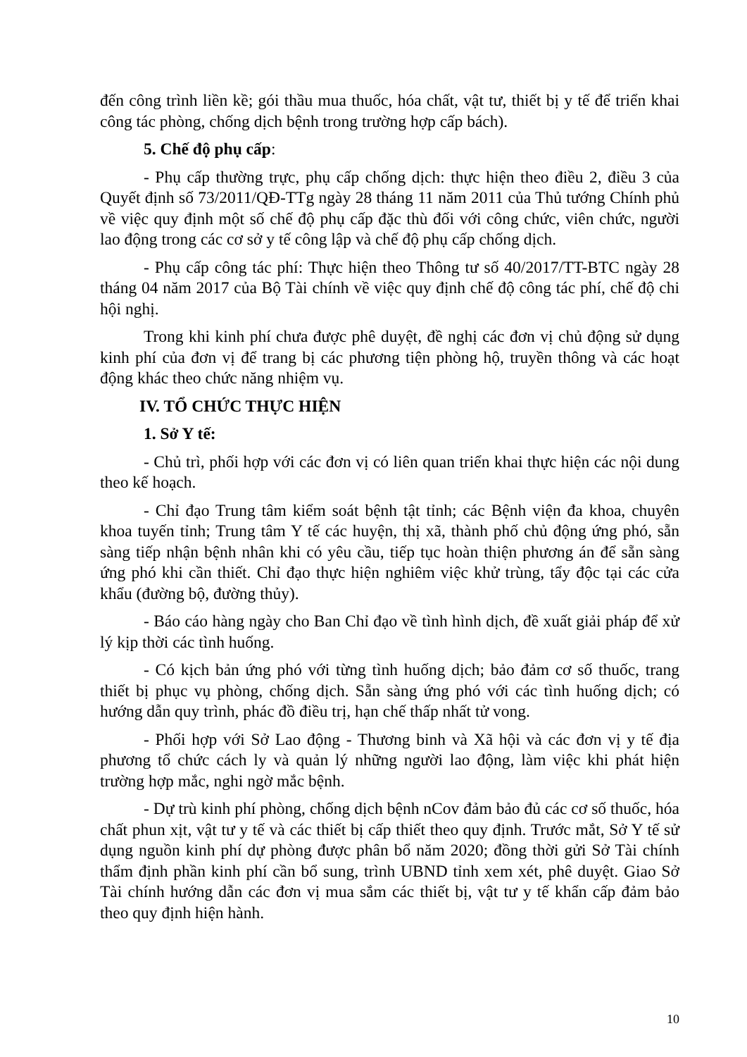đến công trình liền kề; gói thầu mua thuốc, hóa chất, vật tư, thiết bị y tế để triển khai công tác phòng, chống dịch bệnh trong trường hợp cấp bách).
5. Chế độ phụ cấp:
- Phụ cấp thường trực, phụ cấp chống dịch: thực hiện theo điều 2, điều 3 của Quyết định số 73/2011/QĐ-TTg ngày 28 tháng 11 năm 2011 của Thủ tướng Chính phủ về việc quy định một số chế độ phụ cấp đặc thù đối với công chức, viên chức, người lao động trong các cơ sở y tế công lập và chế độ phụ cấp chống dịch.
- Phụ cấp công tác phí: Thực hiện theo Thông tư số 40/2017/TT-BTC ngày 28 tháng 04 năm 2017 của Bộ Tài chính về việc quy định chế độ công tác phí, chế độ chi hội nghị.
Trong khi kinh phí chưa được phê duyệt, đề nghị các đơn vị chủ động sử dụng kinh phí của đơn vị để trang bị các phương tiện phòng hộ, truyền thông và các hoạt động khác theo chức năng nhiệm vụ.
IV. TỔ CHỨC THỰC HIỆN
1. Sở Y tế:
- Chủ trì, phối hợp với các đơn vị có liên quan triển khai thực hiện các nội dung theo kế hoạch.
- Chỉ đạo Trung tâm kiểm soát bệnh tật tỉnh; các Bệnh viện đa khoa, chuyên khoa tuyến tỉnh; Trung tâm Y tế các huyện, thị xã, thành phố chủ động ứng phó, sẵn sàng tiếp nhận bệnh nhân khi có yêu cầu, tiếp tục hoàn thiện phương án để sẵn sàng ứng phó khi cần thiết. Chỉ đạo thực hiện nghiêm việc khử trùng, tẩy độc tại các cửa khẩu (đường bộ, đường thủy).
- Báo cáo hàng ngày cho Ban Chỉ đạo về tình hình dịch, đề xuất giải pháp để xử lý kịp thời các tình huống.
- Có kịch bản ứng phó với từng tình huống dịch; bảo đảm cơ số thuốc, trang thiết bị phục vụ phòng, chống dịch. Sẵn sàng ứng phó với các tình huống dịch; có hướng dẫn quy trình, phác đồ điều trị, hạn chế thấp nhất tử vong.
- Phối hợp với Sở Lao động - Thương binh và Xã hội và các đơn vị y tế địa phương tổ chức cách ly và quản lý những người lao động, làm việc khi phát hiện trường hợp mắc, nghi ngờ mắc bệnh.
- Dự trù kinh phí phòng, chống dịch bệnh nCov đảm bảo đủ các cơ số thuốc, hóa chất phun xịt, vật tư y tế và các thiết bị cấp thiết theo quy định. Trước mắt, Sở Y tế sử dụng nguồn kinh phí dự phòng được phân bổ năm 2020; đồng thời gửi Sở Tài chính thẩm định phần kinh phí cần bổ sung, trình UBND tỉnh xem xét, phê duyệt. Giao Sở Tài chính hướng dẫn các đơn vị mua sắm các thiết bị, vật tư y tế khẩn cấp đảm bảo theo quy định hiện hành.
10